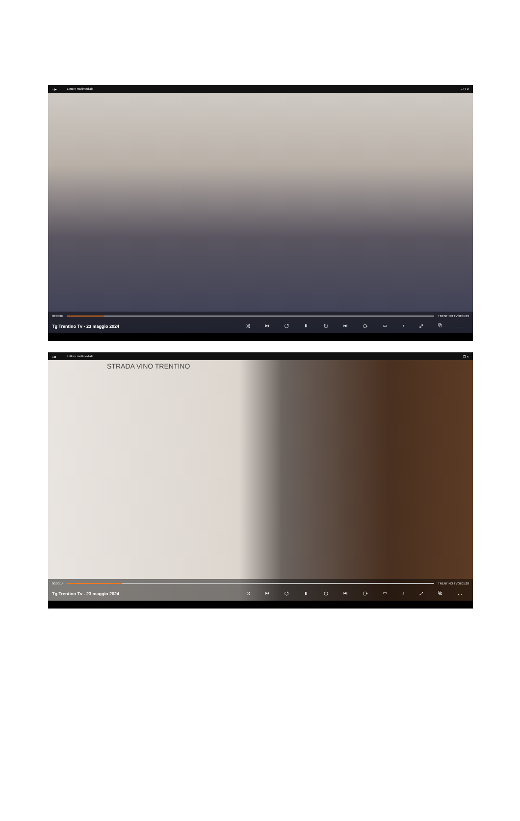⌂ ▶ Lettore multimediale – ❐ ✕
00:00:09 TRENTINO TV 00:01:33
Tg Trentino Tv - 23 maggio 2024 ⤮ ⏮ ↺ ⏸ ↻ ⏭ ⟳ ▭ ♪ ⤢ ⧉ …
⌂ ▶ Lettore multimediale – ❐ ✕
STRADA VINO TRENTINO
00:00:14 TRENTINO TV 00:01:28
Tg Trentino Tv - 23 maggio 2024 ⤮ ⏮ ↺ ⏸ ↻ ⏭ ⟳ ▭ ♪ ⤢ ⧉ …